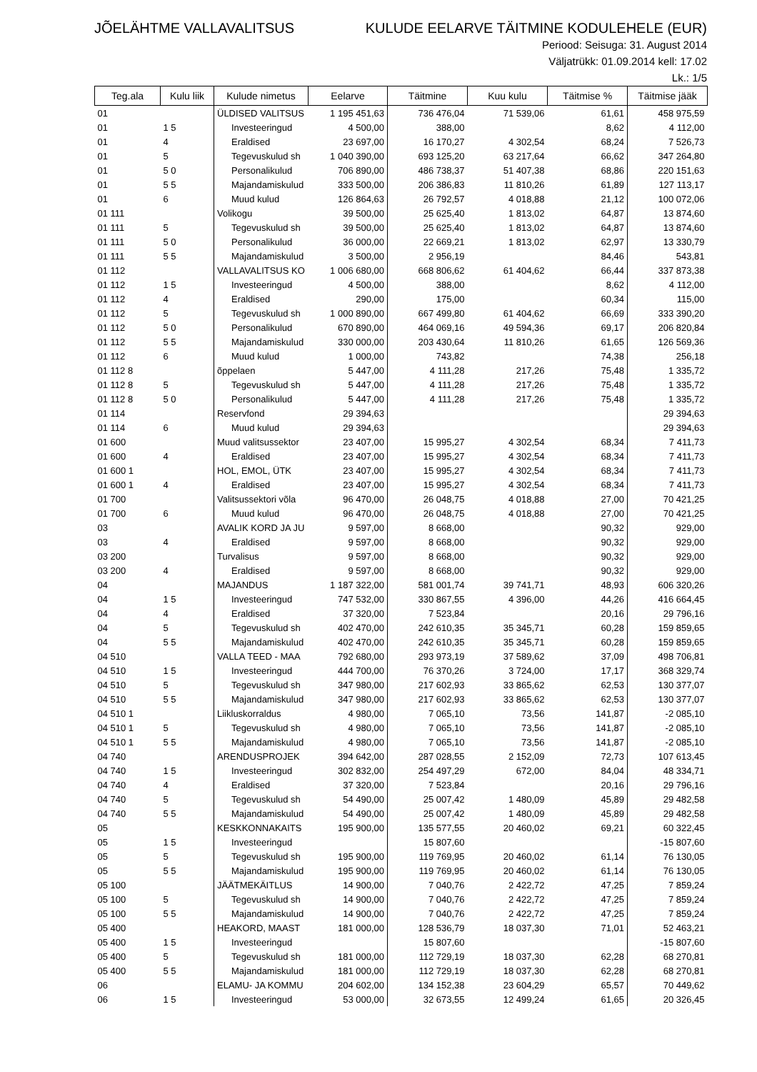JÕELÄHTME VALLAVALITSUS KULUDE EELARVE TÄITMINE KODULEHELE (EUR)
Periood: Seisuga: 31. August 2014
Väljatrükk: 01.09.2014 kell: 17.02
Lk.: 1/5
| Teg.ala | Kulu liik | Kulude nimetus | Eelarve | Täitmine | Kuu kulu | Täitmise % | Täitmise jääk |
| --- | --- | --- | --- | --- | --- | --- | --- |
| 01 | | ÜLDISED VALITSUS | 1 195 451,63 | 736 476,04 | 71 539,06 | 61,61 | 458 975,59 |
| 01 | 1 5 | Investeeringud | 4 500,00 | 388,00 | | 8,62 | 4 112,00 |
| 01 | 4 | Eraldised | 23 697,00 | 16 170,27 | 4 302,54 | 68,24 | 7 526,73 |
| 01 | 5 | Tegevuskulud sh | 1 040 390,00 | 693 125,20 | 63 217,64 | 66,62 | 347 264,80 |
| 01 | 5 0 | Personalikulud | 706 890,00 | 486 738,37 | 51 407,38 | 68,86 | 220 151,63 |
| 01 | 5 5 | Majandamiskulud | 333 500,00 | 206 386,83 | 11 810,26 | 61,89 | 127 113,17 |
| 01 | 6 | Muud kulud | 126 864,63 | 26 792,57 | 4 018,88 | 21,12 | 100 072,06 |
| 01 111 | | Volikogu | 39 500,00 | 25 625,40 | 1 813,02 | 64,87 | 13 874,60 |
| 01 111 | 5 | Tegevuskulud sh | 39 500,00 | 25 625,40 | 1 813,02 | 64,87 | 13 874,60 |
| 01 111 | 5 0 | Personalikulud | 36 000,00 | 22 669,21 | 1 813,02 | 62,97 | 13 330,79 |
| 01 111 | 5 5 | Majandamiskulud | 3 500,00 | 2 956,19 | | 84,46 | 543,81 |
| 01 112 | | VALLAVALITSUS KO | 1 006 680,00 | 668 806,62 | 61 404,62 | 66,44 | 337 873,38 |
| 01 112 | 1 5 | Investeeringud | 4 500,00 | 388,00 | | 8,62 | 4 112,00 |
| 01 112 | 4 | Eraldised | 290,00 | 175,00 | | 60,34 | 115,00 |
| 01 112 | 5 | Tegevuskulud sh | 1 000 890,00 | 667 499,80 | 61 404,62 | 66,69 | 333 390,20 |
| 01 112 | 5 0 | Personalikulud | 670 890,00 | 464 069,16 | 49 594,36 | 69,17 | 206 820,84 |
| 01 112 | 5 5 | Majandamiskulud | 330 000,00 | 203 430,64 | 11 810,26 | 61,65 | 126 569,36 |
| 01 112 | 6 | Muud kulud | 1 000,00 | 743,82 | | 74,38 | 256,18 |
| 01 112 8 | | õppelaen | 5 447,00 | 4 111,28 | 217,26 | 75,48 | 1 335,72 |
| 01 112 8 | 5 | Tegevuskulud sh | 5 447,00 | 4 111,28 | 217,26 | 75,48 | 1 335,72 |
| 01 112 8 | 5 0 | Personalikulud | 5 447,00 | 4 111,28 | 217,26 | 75,48 | 1 335,72 |
| 01 114 | | Reservfond | 29 394,63 | | | | 29 394,63 |
| 01 114 | 6 | Muud kulud | 29 394,63 | | | | 29 394,63 |
| 01 600 | | Muud valitsussektor | 23 407,00 | 15 995,27 | 4 302,54 | 68,34 | 7 411,73 |
| 01 600 | 4 | Eraldised | 23 407,00 | 15 995,27 | 4 302,54 | 68,34 | 7 411,73 |
| 01 600 1 | | HOL, EMOL, ÜTK | 23 407,00 | 15 995,27 | 4 302,54 | 68,34 | 7 411,73 |
| 01 600 1 | 4 | Eraldised | 23 407,00 | 15 995,27 | 4 302,54 | 68,34 | 7 411,73 |
| 01 700 | | Valitsussektori võla | 96 470,00 | 26 048,75 | 4 018,88 | 27,00 | 70 421,25 |
| 01 700 | 6 | Muud kulud | 96 470,00 | 26 048,75 | 4 018,88 | 27,00 | 70 421,25 |
| 03 | | AVALIK KORD JA JU | 9 597,00 | 8 668,00 | | 90,32 | 929,00 |
| 03 | 4 | Eraldised | 9 597,00 | 8 668,00 | | 90,32 | 929,00 |
| 03 200 | | Turvalisus | 9 597,00 | 8 668,00 | | 90,32 | 929,00 |
| 03 200 | 4 | Eraldised | 9 597,00 | 8 668,00 | | 90,32 | 929,00 |
| 04 | | MAJANDUS | 1 187 322,00 | 581 001,74 | 39 741,71 | 48,93 | 606 320,26 |
| 04 | 1 5 | Investeeringud | 747 532,00 | 330 867,55 | 4 396,00 | 44,26 | 416 664,45 |
| 04 | 4 | Eraldised | 37 320,00 | 7 523,84 | | 20,16 | 29 796,16 |
| 04 | 5 | Tegevuskulud sh | 402 470,00 | 242 610,35 | 35 345,71 | 60,28 | 159 859,65 |
| 04 | 5 5 | Majandamiskulud | 402 470,00 | 242 610,35 | 35 345,71 | 60,28 | 159 859,65 |
| 04 510 | | VALLA TEED - MAA | 792 680,00 | 293 973,19 | 37 589,62 | 37,09 | 498 706,81 |
| 04 510 | 1 5 | Investeeringud | 444 700,00 | 76 370,26 | 3 724,00 | 17,17 | 368 329,74 |
| 04 510 | 5 | Tegevuskulud sh | 347 980,00 | 217 602,93 | 33 865,62 | 62,53 | 130 377,07 |
| 04 510 | 5 5 | Majandamiskulud | 347 980,00 | 217 602,93 | 33 865,62 | 62,53 | 130 377,07 |
| 04 510 1 | | Liikluskorraldus | 4 980,00 | 7 065,10 | 73,56 | 141,87 | -2 085,10 |
| 04 510 1 | 5 | Tegevuskulud sh | 4 980,00 | 7 065,10 | 73,56 | 141,87 | -2 085,10 |
| 04 510 1 | 5 5 | Majandamiskulud | 4 980,00 | 7 065,10 | 73,56 | 141,87 | -2 085,10 |
| 04 740 | | ARENDUSPROJEK | 394 642,00 | 287 028,55 | 2 152,09 | 72,73 | 107 613,45 |
| 04 740 | 1 5 | Investeeringud | 302 832,00 | 254 497,29 | 672,00 | 84,04 | 48 334,71 |
| 04 740 | 4 | Eraldised | 37 320,00 | 7 523,84 | | 20,16 | 29 796,16 |
| 04 740 | 5 | Tegevuskulud sh | 54 490,00 | 25 007,42 | 1 480,09 | 45,89 | 29 482,58 |
| 04 740 | 5 5 | Majandamiskulud | 54 490,00 | 25 007,42 | 1 480,09 | 45,89 | 29 482,58 |
| 05 | | KESKKONNAKAITS | 195 900,00 | 135 577,55 | 20 460,02 | 69,21 | 60 322,45 |
| 05 | 1 5 | Investeeringud | | 15 807,60 | | | -15 807,60 |
| 05 | 5 | Tegevuskulud sh | 195 900,00 | 119 769,95 | 20 460,02 | 61,14 | 76 130,05 |
| 05 | 5 5 | Majandamiskulud | 195 900,00 | 119 769,95 | 20 460,02 | 61,14 | 76 130,05 |
| 05 100 | | JÄÄTMEKÄITLUS | 14 900,00 | 7 040,76 | 2 422,72 | 47,25 | 7 859,24 |
| 05 100 | 5 | Tegevuskulud sh | 14 900,00 | 7 040,76 | 2 422,72 | 47,25 | 7 859,24 |
| 05 100 | 5 5 | Majandamiskulud | 14 900,00 | 7 040,76 | 2 422,72 | 47,25 | 7 859,24 |
| 05 400 | | HEAKORD, MAAST | 181 000,00 | 128 536,79 | 18 037,30 | 71,01 | 52 463,21 |
| 05 400 | 1 5 | Investeeringud | | 15 807,60 | | | -15 807,60 |
| 05 400 | 5 | Tegevuskulud sh | 181 000,00 | 112 729,19 | 18 037,30 | 62,28 | 68 270,81 |
| 05 400 | 5 5 | Majandamiskulud | 181 000,00 | 112 729,19 | 18 037,30 | 62,28 | 68 270,81 |
| 06 | | ELAMU- JA KOMMU | 204 602,00 | 134 152,38 | 23 604,29 | 65,57 | 70 449,62 |
| 06 | 1 5 | Investeeringud | 53 000,00 | 32 673,55 | 12 499,24 | 61,65 | 20 326,45 |